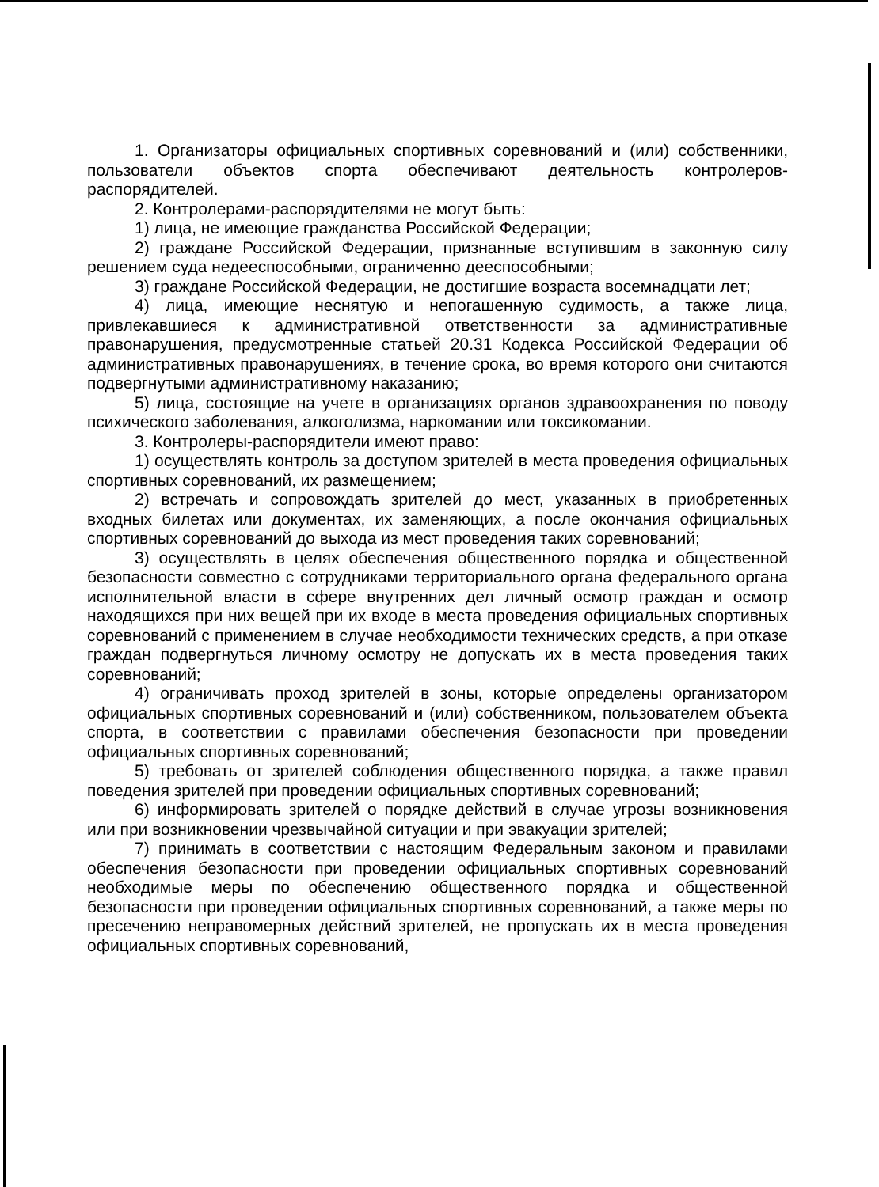1. Организаторы официальных спортивных соревнований и (или) собственники, пользователи объектов спорта обеспечивают деятельность контролеров-распорядителей.
2. Контролерами-распорядителями не могут быть:
1) лица, не имеющие гражданства Российской Федерации;
2) граждане Российской Федерации, признанные вступившим в законную силу решением суда недееспособными, ограниченно дееспособными;
3) граждане Российской Федерации, не достигшие возраста восемнадцати лет;
4) лица, имеющие неснятую и непогашенную судимость, а также лица, привлекавшиеся к административной ответственности за административные правонарушения, предусмотренные статьей 20.31 Кодекса Российской Федерации об административных правонарушениях, в течение срока, во время которого они считаются подвергнутыми административному наказанию;
5) лица, состоящие на учете в организациях органов здравоохранения по поводу психического заболевания, алкоголизма, наркомании или токсикомании.
3. Контролеры-распорядители имеют право:
1) осуществлять контроль за доступом зрителей в места проведения официальных спортивных соревнований, их размещением;
2) встречать и сопровождать зрителей до мест, указанных в приобретенных входных билетах или документах, их заменяющих, а после окончания официальных спортивных соревнований до выхода из мест проведения таких соревнований;
3) осуществлять в целях обеспечения общественного порядка и общественной безопасности совместно с сотрудниками территориального органа федерального органа исполнительной власти в сфере внутренних дел личный осмотр граждан и осмотр находящихся при них вещей при их входе в места проведения официальных спортивных соревнований с применением в случае необходимости технических средств, а при отказе граждан подвергнуться личному осмотру не допускать их в места проведения таких соревнований;
4) ограничивать проход зрителей в зоны, которые определены организатором официальных спортивных соревнований и (или) собственником, пользователем объекта спорта, в соответствии с правилами обеспечения безопасности при проведении официальных спортивных соревнований;
5) требовать от зрителей соблюдения общественного порядка, а также правил поведения зрителей при проведении официальных спортивных соревнований;
6) информировать зрителей о порядке действий в случае угрозы возникновения или при возникновении чрезвычайной ситуации и при эвакуации зрителей;
7) принимать в соответствии с настоящим Федеральным законом и правилами обеспечения безопасности при проведении официальных спортивных соревнований необходимые меры по обеспечению общественного порядка и общественной безопасности при проведении официальных спортивных соревнований, а также меры по пресечению неправомерных действий зрителей, не пропускать их в места проведения официальных спортивных соревнований,